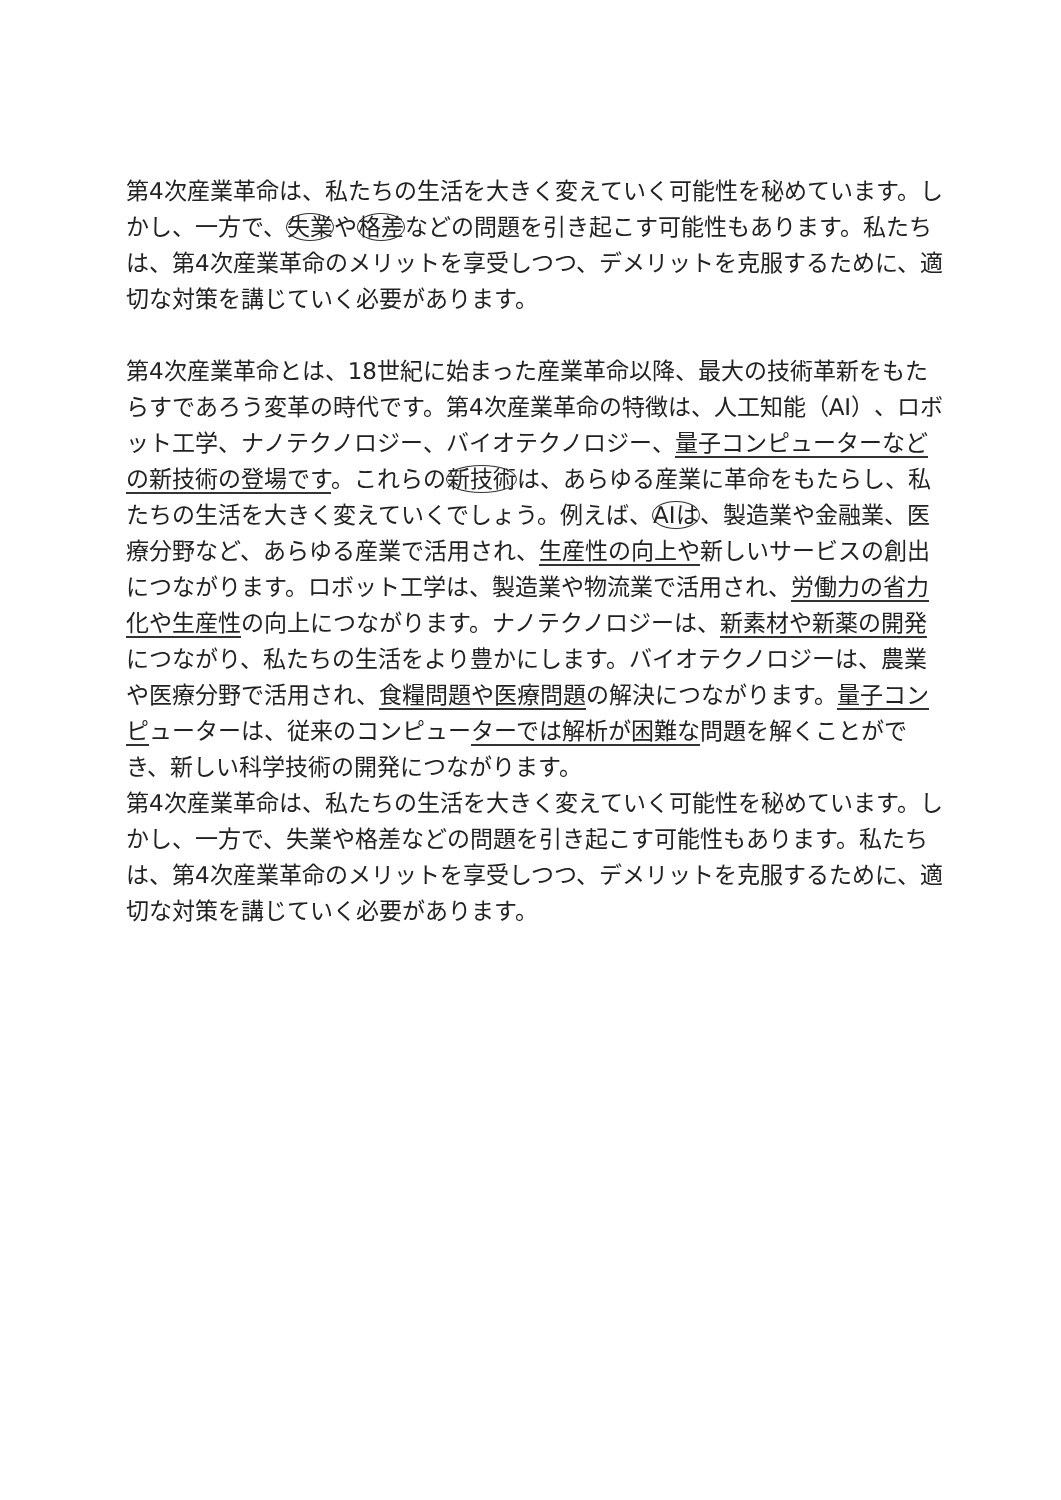第4次産業革命は、私たちの生活を大きく変えていく可能性を秘めています。しかし、一方で、失業や格差などの問題を引き起こす可能性もあります。私たちは、第4次産業革命のメリットを享受しつつ、デメリットを克服するために、適切な対策を講じていく必要があります。
第4次産業革命とは、18世紀に始まった産業革命以降、最大の技術革新をもたらすであろう変革の時代です。第4次産業革命の特徴は、人工知能（AI）、ロボット工学、ナノテクノロジー、バイオテクノロジー、量子コンピューターなどの新技術の登場です。これらの新技術は、あらゆる産業に革命をもたらし、私たちの生活を大きく変えていくでしょう。例えば、AIは、製造業や金融業、医療分野など、あらゆる産業で活用され、生産性の向上や新しいサービスの創出につながります。ロボット工学は、製造業や物流業で活用され、労働力の省力化や生産性の向上につながります。ナノテクノロジーは、新素材や新薬の開発につながり、私たちの生活をより豊かにします。バイオテクノロジーは、農業や医療分野で活用され、食糧問題や医療問題の解決につながります。量子コンピューターは、従来のコンピューターでは解析が困難な問題を解くことができ、新しい科学技術の開発につながります。
第4次産業革命は、私たちの生活を大きく変えていく可能性を秘めています。しかし、一方で、失業や格差などの問題を引き起こす可能性もあります。私たちは、第4次産業革命のメリットを享受しつつ、デメリットを克服するために、適切な対策を講じていく必要があります。